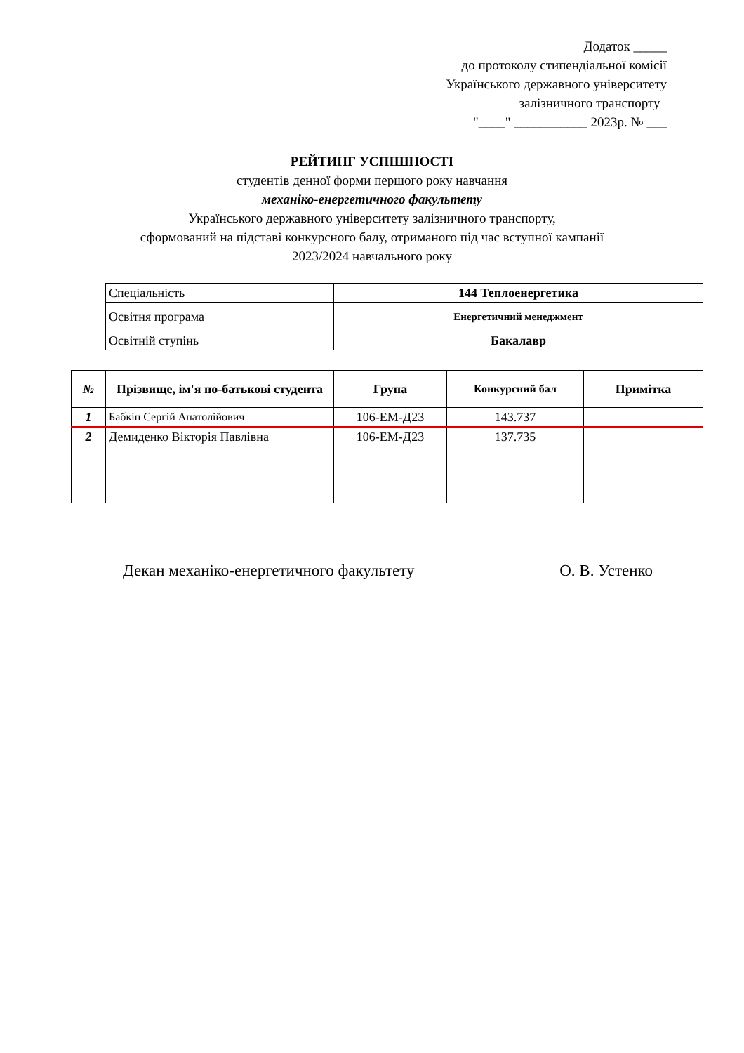Додаток _____
до протоколу стипендіальної комісії
Українського державного університету
залізничного транспорту
"____" ___________ 2023р. № ___
РЕЙТИНГ УСПІШНОСТІ
студентів денної форми першого року навчання
механіко-енергетичного факультету
Українського державного університету залізничного транспорту,
сформований на підставі конкурсного балу, отриманого під час вступної кампанії
2023/2024 навчального року
| Спеціальність | 144 Теплоенергетика |
| Освітня програма | Енергетичний менеджмент |
| Освітній ступінь | Бакалавр |
| № | Прізвище, ім'я по-батькові студента | Група | Конкурсний бал | Примітка |
| --- | --- | --- | --- | --- |
| 1 | Бабкін Сергій Анатолійович | 106-ЕМ-Д23 | 143.737 | |
| 2 | Демиденко Вікторія Павлівна | 106-ЕМ-Д23 | 137.735 | |
Декан механіко-енергетичного факультету О. В. Устенко